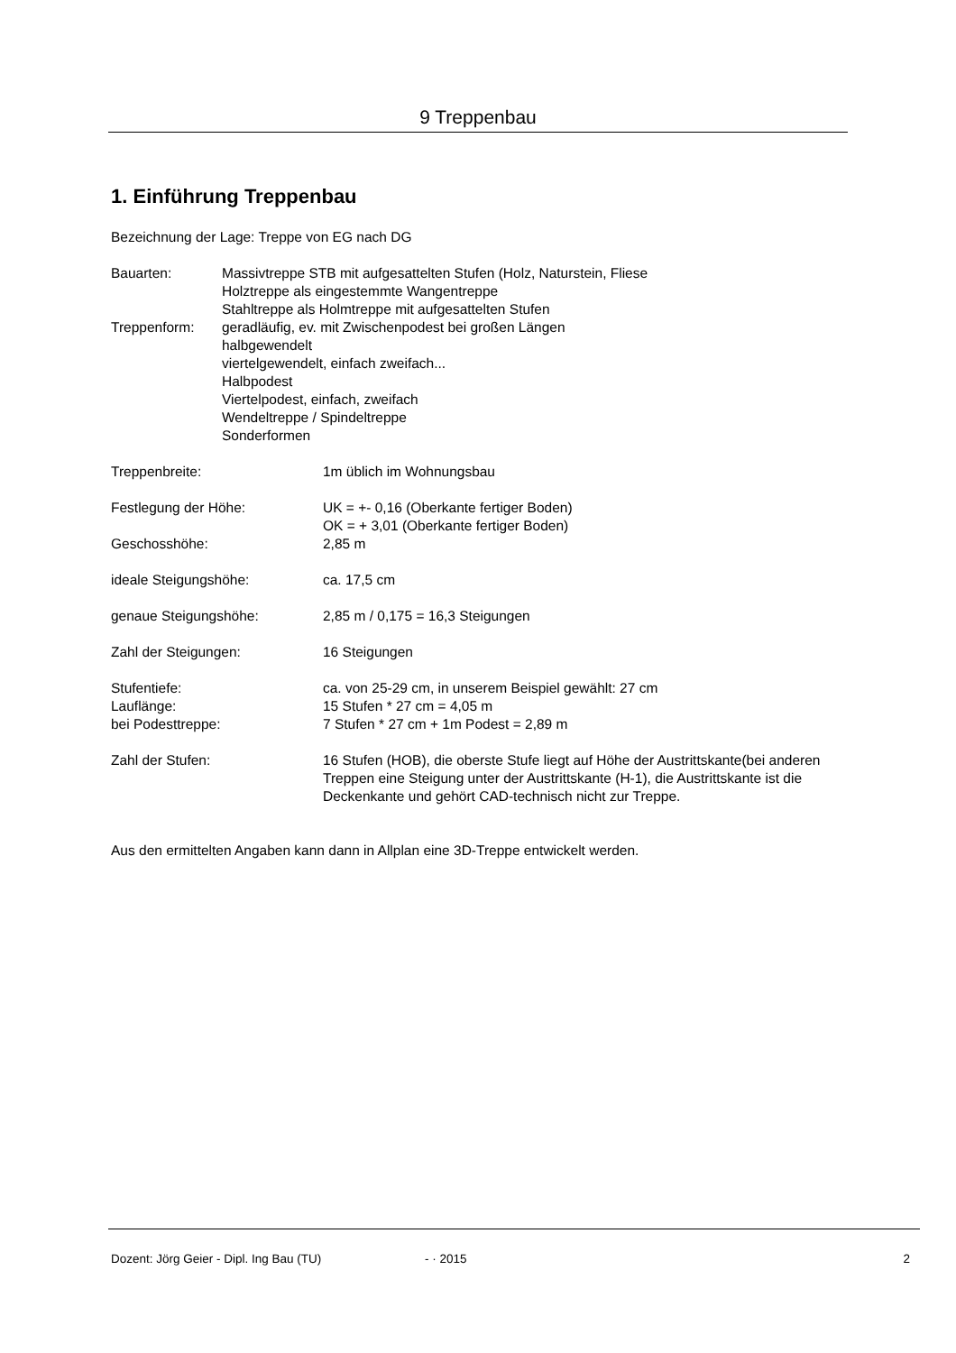9 Treppenbau
1. Einführung Treppenbau
Bezeichnung der Lage: Treppe von EG nach DG
| Bauarten: | Massivtreppe STB mit aufgesattelten Stufen (Holz, Naturstein, Fliese Holztreppe als eingestemmte Wangentreppe Stahltreppe als Holmtreppe mit aufgesattelten Stufen |
| Treppenform: | geradläufig, ev. mit Zwischenpodest bei großen Längen halbgewendelt viertelgewendelt, einfach zweifach... Halbpodest Viertelpodest, einfach, zweifach Wendeltreppe / Spindeltreppe Sonderformen |
| Treppenbreite: | 1m üblich im Wohnungsbau |
| Festlegung der Höhe: | UK = +- 0,16 (Oberkante fertiger Boden) OK = + 3,01 (Oberkante fertiger Boden) |
| Geschosshöhe: | 2,85 m |
| ideale Steigungshöhe: | ca. 17,5 cm |
| genaue Steigungshöhe: | 2,85 m / 0,175 = 16,3 Steigungen |
| Zahl der Steigungen: | 16 Steigungen |
| Stufentiefe: | ca. von 25-29 cm, in unserem Beispiel gewählt: 27 cm |
| Lauflänge: | 15 Stufen * 27 cm = 4,05 m |
| bei Podesttreppe: | 7 Stufen * 27 cm + 1m Podest = 2,89 m |
| Zahl der Stufen: | 16 Stufen (HOB), die oberste Stufe liegt auf Höhe der Austrittskante(bei anderen Treppen eine Steigung unter der Austrittskante (H-1), die Austrittskante ist die Deckenkante und gehört CAD-technisch nicht zur Treppe. |
Aus den ermittelten Angaben kann dann in Allplan eine 3D-Treppe entwickelt werden.
Dozent: Jörg Geier - Dipl. Ing Bau (TU) - · 2015 2